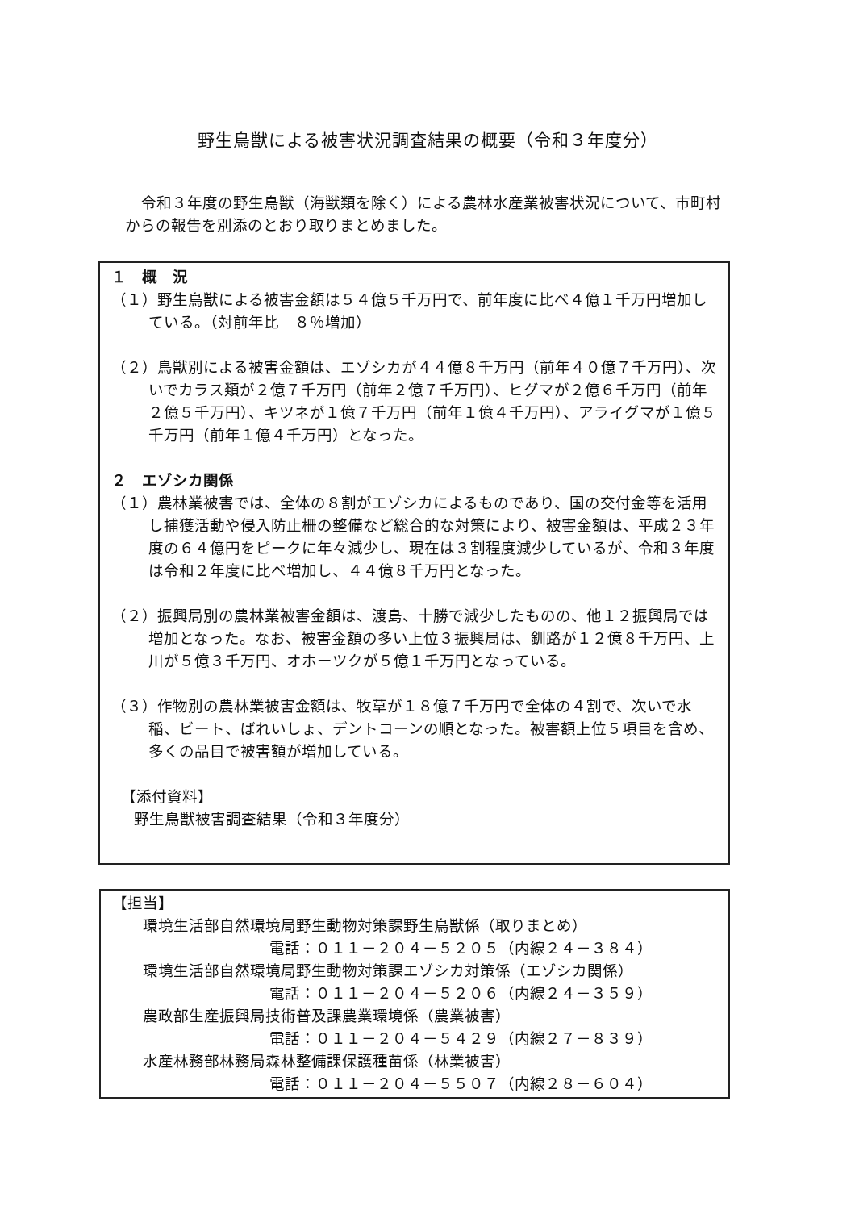野生鳥獣による被害状況調査結果の概要（令和３年度分）
令和３年度の野生鳥獣（海獣類を除く）による農林水産業被害状況について、市町村からの報告を別添のとおり取りまとめました。
１　概　況
（１）野生鳥獣による被害金額は５４億５千万円で、前年度に比べ４億１千万円増加している。（対前年比　８％増加）
（２）鳥獣別による被害金額は、エゾシカが４４億８千万円（前年４０億７千万円）、次いでカラス類が２億７千万円（前年２億７千万円）、ヒグマが２億６千万円（前年２億５千万円）、キツネが１億７千万円（前年１億４千万円）、アライグマが１億５千万円（前年１億４千万円）となった。
２　エゾシカ関係
（１）農林業被害では、全体の８割がエゾシカによるものであり、国の交付金等を活用し捕獲活動や侵入防止柵の整備など総合的な対策により、被害金額は、平成２３年度の６４億円をピークに年々減少し、現在は３割程度減少しているが、令和３年度は令和２年度に比べ増加し、４４億８千万円となった。
（２）振興局別の農林業被害金額は、渡島、十勝で減少したものの、他１２振興局では増加となった。なお、被害金額の多い上位３振興局は、釧路が１２億８千万円、上川が５億３千万円、オホーツクが５億１千万円となっている。
（３）作物別の農林業被害金額は、牧草が１８億７千万円で全体の４割で、次いで水稲、ビート、ばれいしょ、デントコーンの順となった。被害額上位５項目を含め、多くの品目で被害額が増加している。
【添付資料】
野生鳥獣被害調査結果（令和３年度分）
【担当】
環境生活部自然環境局野生動物対策課野生鳥獣係（取りまとめ）
電話：０１１－２０４－５２０５（内線２４－３８４）
環境生活部自然環境局野生動物対策課エゾシカ対策係（エゾシカ関係）
電話：０１１－２０４－５２０６（内線２４－３５９）
農政部生産振興局技術普及課農業環境係（農業被害）
電話：０１１－２０４－５４２９（内線２７－８３９）
水産林務部林務局森林整備課保護種苗係（林業被害）
電話：０１１－２０４－５５０７（内線２８－６０４）